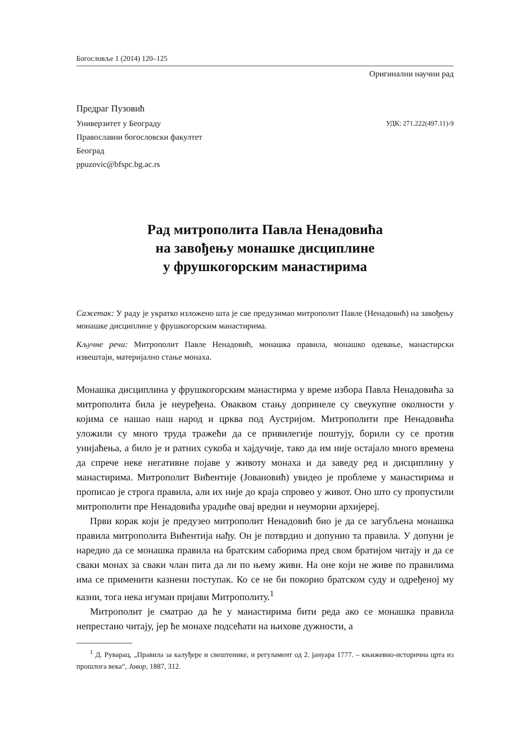Богословље 1 (2014) 120–125
Оригинални научни рад
Предраг Пузовић
Универзитет у Београду
Православни богословски факултет
Београд
ppuzovic@bfspc.bg.ac.rs
УДК: 271.222(497.11)-9
Рад митрополита Павла Ненадовића
на завођењу монашке дисциплине
у фрушкогорским манастирима
Сажетак: У раду је укратко изложено шта је све предузимао митрополит Павле (Ненадовић) на завођењу монашке дисциплине у фрушкогорским манастирима.
Кључне речи: Митрополит Павле Ненадовић, монашка правила, монашко одевање, манастирски извештаји, материјално стање монаха.
Монашка дисциплина у фрушкогорским манастирма у време избора Павла Ненадовића за митрополита била је неуређена. Оваквом стању допринеле су свеукупне околности у којима се нашао наш народ и црква под Аустријом. Митрополити пре Ненадовића уложили су много труда тражећи да се привилегије поштују, борили су се против унијаћења, а било је и ратних сукоба и хајдучије, тако да им није остајало много времена да спрече неке негативне појаве у животу монаха и да заведу ред и дисциплину у манастирима. Митрополит Вићентије (Јовановић) увидео је проблеме у манастирима и прописао је строга правила, али их није до краја спровео у живот. Оно што су пропустили митрополити пре Ненадовића урадиће овај вредни и неуморни архијереј.
Први корак који је предузео митрополит Ненадовић био је да се загубљена монашка правила митрополита Вићентија нађу. Он је потврдио и допунио та правила. У допуни је наредио да се монашка правила на братским саборима пред свом братијом читају и да се сваки монах за сваки члан пита да ли по њему живи. На оне који не живе по правилима има се применити казнени поступак. Ко се не би покорио братском суду и одређеној му казни, тога нека игуман пријави Митрополиту.<sup>1</sup>
Митрополит је сматрао да ће у манастирима бити реда ако се монашка правила непрестано читају, јер ће монахе подсећати на њихове дужности, а
<sup>1</sup> Д. Руварац, „Правила за калуђере и свештенике, и регуламент од 2. јануара 1777. – књижевно-исторична црта из прошлога века“, Јавор, 1887, 312.